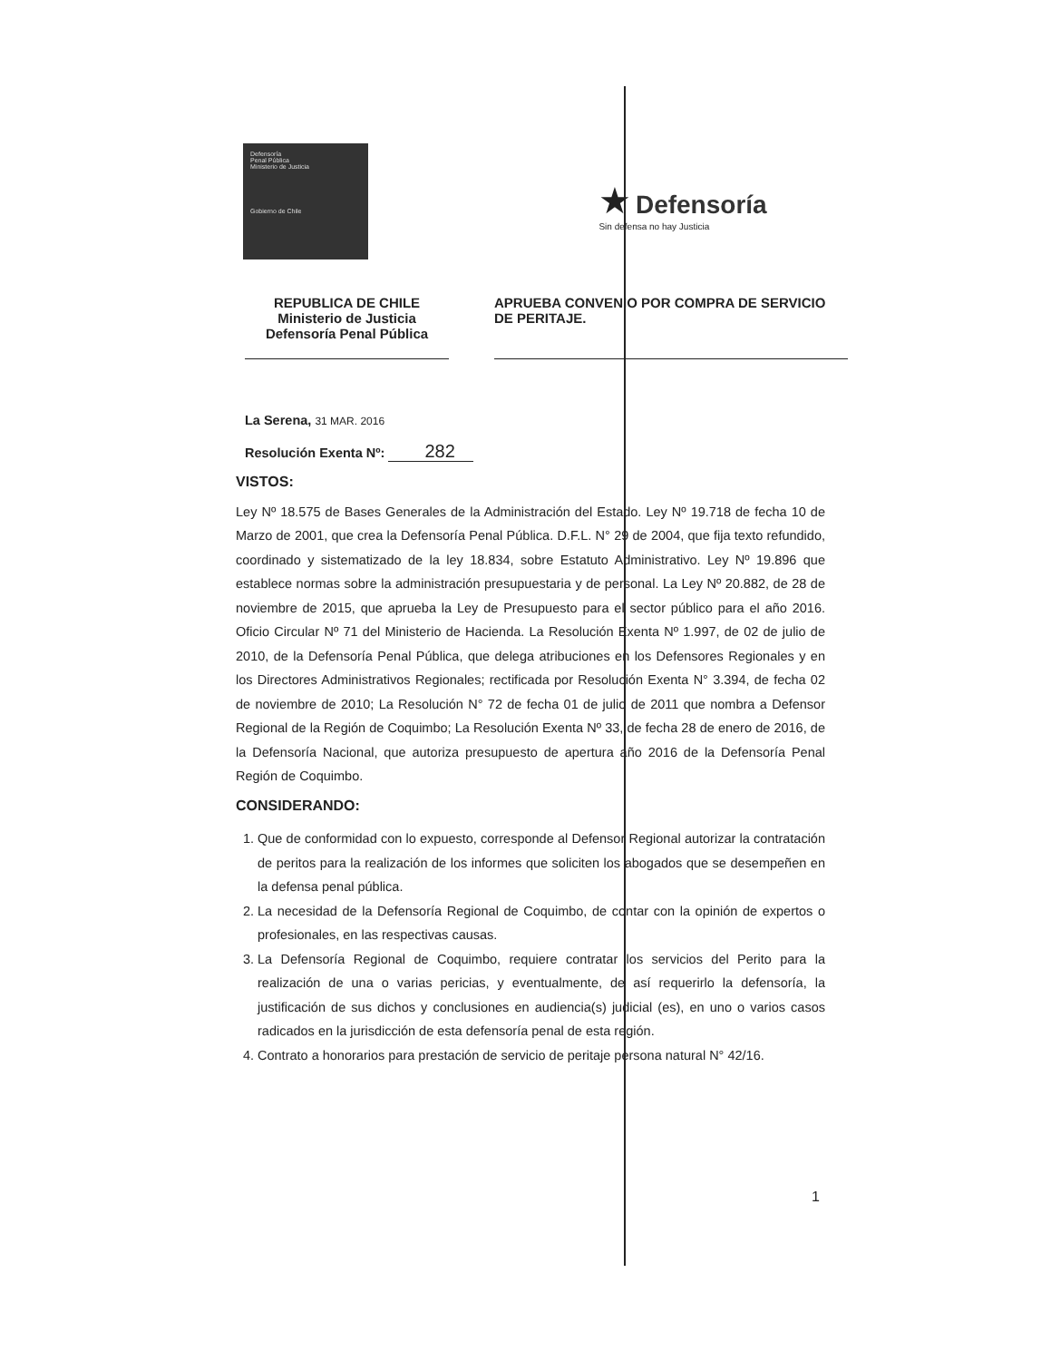Defensoría
Penal Pública
Ministerio de Justicia
Gobierno de Chile
★ Defensoría
Sin defensa no hay Justicia
REPUBLICA DE CHILE
Ministerio de Justicia
Defensoría Penal Pública
APRUEBA CONVENIO POR COMPRA DE SERVICIO DE PERITAJE.
La Serena, 31 MAR. 2016
Resolución Exenta Nº: 282
VISTOS:
Ley Nº 18.575 de Bases Generales de la Administración del Estado. Ley Nº 19.718 de fecha 10 de Marzo de 2001, que crea la Defensoría Penal Pública. D.F.L. N° 29 de 2004, que fija texto refundido, coordinado y sistematizado de la ley 18.834, sobre Estatuto Administrativo. Ley Nº 19.896 que establece normas sobre la administración presupuestaria y de personal. La Ley Nº 20.882, de 28 de noviembre de 2015, que aprueba la Ley de Presupuesto para el sector público para el año 2016. Oficio Circular Nº 71 del Ministerio de Hacienda. La Resolución Exenta Nº 1.997, de 02 de julio de 2010, de la Defensoría Penal Pública, que delega atribuciones en los Defensores Regionales y en los Directores Administrativos Regionales; rectificada por Resolución Exenta N° 3.394, de fecha 02 de noviembre de 2010; La Resolución N° 72 de fecha 01 de julio de 2011 que nombra a Defensor Regional de la Región de Coquimbo; La Resolución Exenta Nº 33, de fecha 28 de enero de 2016, de la Defensoría Nacional, que autoriza presupuesto de apertura año 2016 de la Defensoría Penal Región de Coquimbo.
CONSIDERANDO:
1. Que de conformidad con lo expuesto, corresponde al Defensor Regional autorizar la contratación de peritos para la realización de los informes que soliciten los abogados que se desempeñen en la defensa penal pública.
2. La necesidad de la Defensoría Regional de Coquimbo, de contar con la opinión de expertos o profesionales, en las respectivas causas.
3. La Defensoría Regional de Coquimbo, requiere contratar los servicios del Perito para la realización de una o varias pericias, y eventualmente, de así requerirlo la defensoría, la justificación de sus dichos y conclusiones en audiencia(s) judicial (es), en uno o varios casos radicados en la jurisdicción de esta defensoría penal de esta región.
4. Contrato a honorarios para prestación de servicio de peritaje persona natural N° 42/16.
1